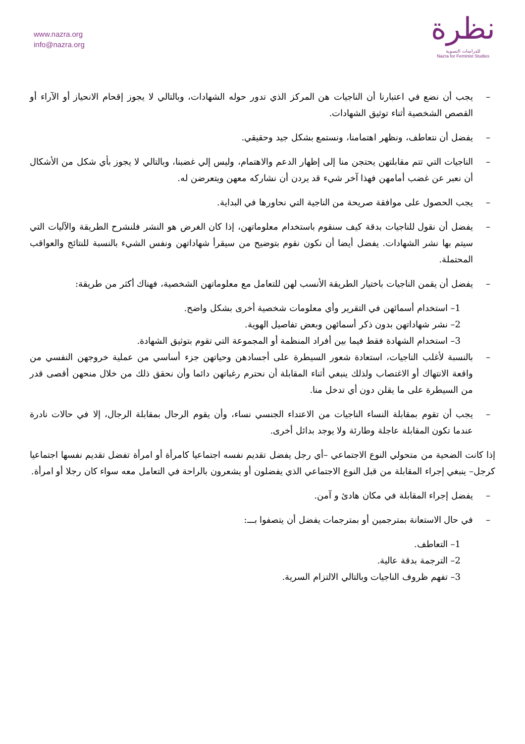www.nazra.org
info@nazra.org
نظرة
للدراسات النسوية
Nazra for Feminist Studies
– يجب أن نضع في اعتبارنا أن الناجيات هن المركز الذي تدور حوله الشهادات، وبالتالي لا يجوز إقحام الانحياز أو الآراء أو القصص الشخصية أثناء توثيق الشهادات.
– يفضل أن نتعاطف، ونظهر اهتمامنا، ونستمع بشكل جيد وحقيقي.
– الناجيات التي تتم مقابلتهن يحتجن منا إلى إظهار الدعم والاهتمام، وليس إلي غضبنا، وبالتالي لا يجوز بأي شكل من الأشكال أن نعبر عن غضب أمامهن فهذا آخر شيء قد يردن أن نشاركه معهن ويتعرضن له.
– يجب الحصول على موافقة صريحة من الناجية التي نحاورها في البداية.
– يفضل أن نقول للناجيات بدقة كيف سنقوم باستخدام معلوماتهن، إذا كان الغرض هو النشر فلنشرح الطريقة والآليات التي سيتم بها نشر الشهادات. يفضل أيضا أن نكون نقوم بتوضيح من سيقرأ شهاداتهن ونفس الشيء بالنسبة للنتائج والعواقب المحتملة.
– يفضل أن يقمن الناجيات باختيار الطريقة الأنسب لهن للتعامل مع معلوماتهن الشخصية، فهناك أكثر من طريقة:
1– استخدام أسمائهن في التقرير وأي معلومات شخصية أخرى بشكل واضح.
2– نشر شهاداتهن بدون ذكر أسمائهن وبعض تفاصيل الهوية.
3– استخدام الشهادة فقط فيما بين أفراد المنظمة أو المجموعة التي تقوم بتوثيق الشهادة.
– بالنسبة لأغلب الناجيات، استعادة شعور السيطرة على أجسادهن وحياتهن جزء أساسي من عملية خروجهن النفسي من واقعة الانتهاك أو الاغتصاب ولذلك ينبغي أثناء المقابلة أن نحترم رغباتهن دائما وأن نحقق ذلك من خلال منحهن أقصى قدر من السيطرة على ما يقلن دون أي تدخل منا.
– يجب أن تقوم بمقابلة النساء الناجيات من الاعتداء الجنسي نساء، وأن يقوم الرجال بمقابلة الرجال، إلا في حالات نادرة عندما تكون المقابلة عاجلة وطارئة ولا يوجد بدائل أخرى.
إذا كانت الضحية من متحولي النوع الاجتماعي –أي رجل يفضل تقديم نفسه اجتماعيا كامرأة أو امرأة تفضل تقديم نفسها اجتماعيا كرجل– ينبغي إجراء المقابلة من قبل النوع الاجتماعي الذي يفضلون أو يشعرون بالراحة في التعامل معه سواء كان رجلا أو امرأة.
– يفضل إجراء المقابلة في مكان هادئ و آمن.
– في حال الاستعانة بمترجمين أو بمترجمات يفضل أن يتصفوا بـــ:
1– التعاطف.
2– الترجمة بدقة عالية.
3– تفهم ظروف الناجيات وبالتالي الالتزام السرية.